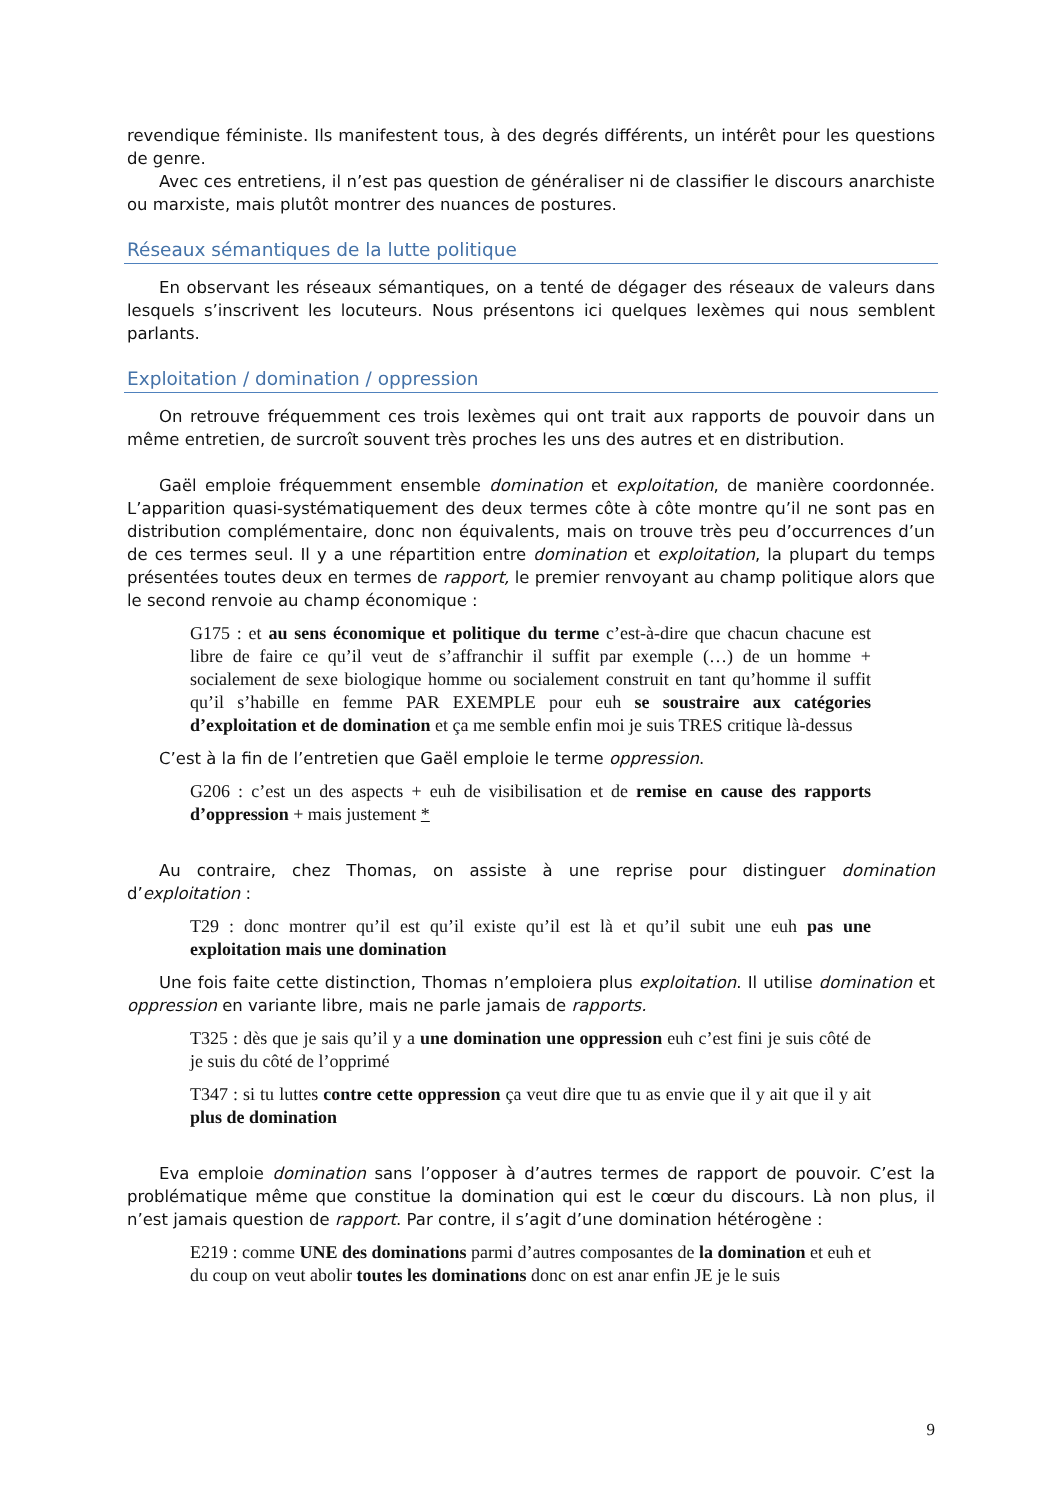revendique féministe. Ils manifestent tous, à des degrés différents, un intérêt pour les questions de genre.
Avec ces entretiens, il n’est pas question de généraliser ni de classifier le discours anarchiste ou marxiste, mais plutôt montrer des nuances de postures.
Réseaux sémantiques de la lutte politique
En observant les réseaux sémantiques, on a tenté de dégager des réseaux de valeurs dans lesquels s’inscrivent les locuteurs. Nous présentons ici quelques lexèmes qui nous semblent parlants.
Exploitation / domination / oppression
On retrouve fréquemment ces trois lexèmes qui ont trait aux rapports de pouvoir dans un même entretien, de surcroît souvent très proches les uns des autres et en distribution.
Gaël emploie fréquemment ensemble domination et exploitation, de manière coordonnée. L’apparition quasi-systématiquement des deux termes côte à côte montre qu’il ne sont pas en distribution complémentaire, donc non équivalents, mais on trouve très peu d’occurrences d’un de ces termes seul. Il y a une répartition entre domination et exploitation, la plupart du temps présentées toutes deux en termes de rapport, le premier renvoyant au champ politique alors que le second renvoie au champ économique :
G175 : et au sens économique et politique du terme c’est-à-dire que chacun chacune est libre de faire ce qu’il veut de s’affranchir il suffit par exemple (…) de un homme + socialement de sexe biologique homme ou socialement construit en tant qu’homme il suffit qu’il s’habille en femme PAR EXEMPLE pour euh se soustraire aux catégories d’exploitation et de domination et ça me semble enfin moi je suis TRES critique là-dessus
C’est à la fin de l’entretien que Gaël emploie le terme oppression.
G206 : c’est un des aspects + euh de visibilisation et de remise en cause des rapports d’oppression + mais justement *
Au contraire, chez Thomas, on assiste à une reprise pour distinguer domination d’exploitation :
T29 : donc montrer qu’il est qu’il existe qu’il est là et qu’il subit une euh pas une exploitation mais une domination
Une fois faite cette distinction, Thomas n’emploiera plus exploitation. Il utilise domination et oppression en variante libre, mais ne parle jamais de rapports.
T325 : dès que je sais qu’il y a une domination une oppression euh c’est fini je suis côté de je suis du côté de l’opprimé
T347 : si tu luttes contre cette oppression ça veut dire que tu as envie que il y ait que il y ait plus de domination
Eva emploie domination sans l’opposer à d’autres termes de rapport de pouvoir. C’est la problématique même que constitue la domination qui est le cœur du discours. Là non plus, il n’est jamais question de rapport. Par contre, il s’agit d’une domination hétérogène :
E219 : comme UNE des dominations parmi d’autres composantes de la domination et euh et du coup on veut abolir toutes les dominations donc on est anar enfin JE je le suis
9